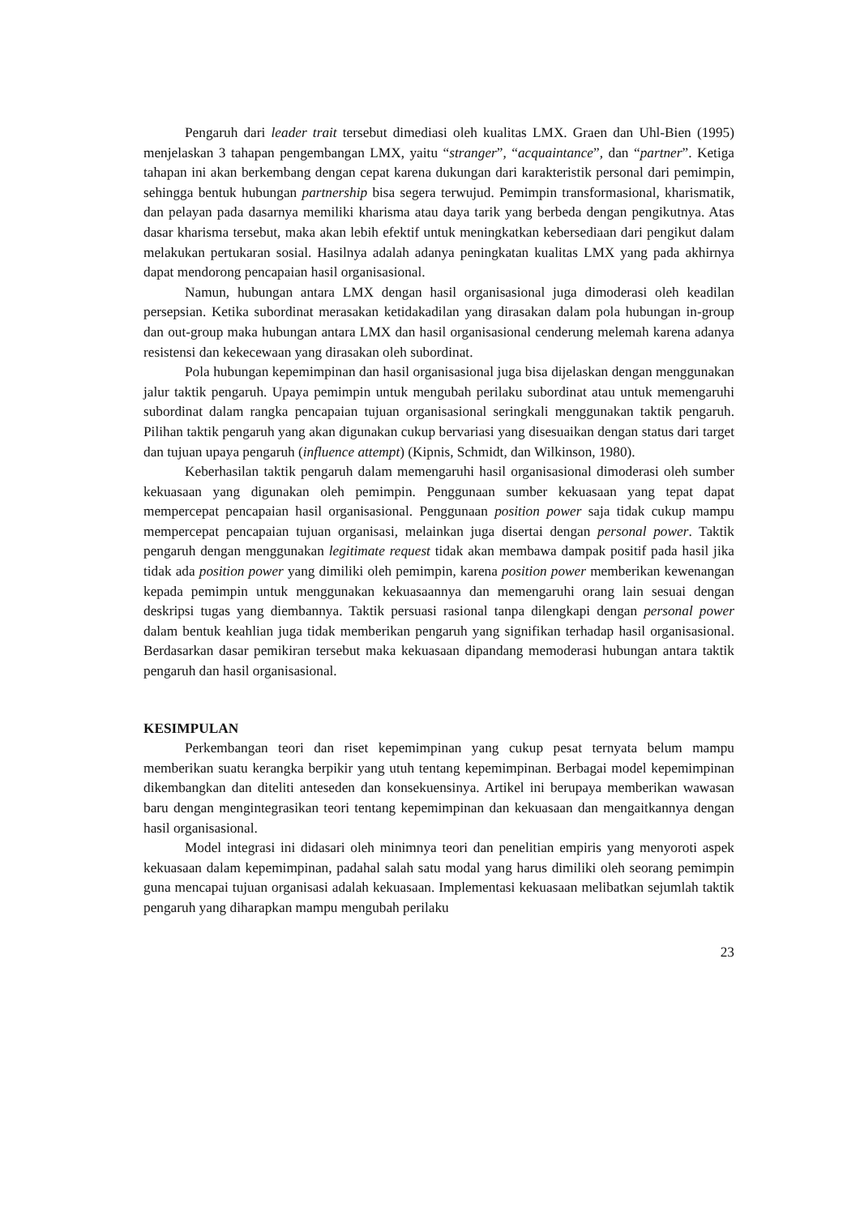Pengaruh dari leader trait tersebut dimediasi oleh kualitas LMX. Graen dan Uhl-Bien (1995) menjelaskan 3 tahapan pengembangan LMX, yaitu “stranger”, “acquaintance”, dan “partner”. Ketiga tahapan ini akan berkembang dengan cepat karena dukungan dari karakteristik personal dari pemimpin, sehingga bentuk hubungan partnership bisa segera terwujud. Pemimpin transformasional, kharismatik, dan pelayan pada dasarnya memiliki kharisma atau daya tarik yang berbeda dengan pengikutnya. Atas dasar kharisma tersebut, maka akan lebih efektif untuk meningkatkan kebersediaan dari pengikut dalam melakukan pertukaran sosial. Hasilnya adalah adanya peningkatan kualitas LMX yang pada akhirnya dapat mendorong pencapaian hasil organisasional.
Namun, hubungan antara LMX dengan hasil organisasional juga dimoderasi oleh keadilan persepsian. Ketika subordinat merasakan ketidakadilan yang dirasakan dalam pola hubungan in-group dan out-group maka hubungan antara LMX dan hasil organisasional cenderung melemah karena adanya resistensi dan kekecewaan yang dirasakan oleh subordinat.
Pola hubungan kepemimpinan dan hasil organisasional juga bisa dijelaskan dengan menggunakan jalur taktik pengaruh. Upaya pemimpin untuk mengubah perilaku subordinat atau untuk memengaruhi subordinat dalam rangka pencapaian tujuan organisasional seringkali menggunakan taktik pengaruh. Pilihan taktik pengaruh yang akan digunakan cukup bervariasi yang disesuaikan dengan status dari target dan tujuan upaya pengaruh (influence attempt) (Kipnis, Schmidt, dan Wilkinson, 1980).
Keberhasilan taktik pengaruh dalam memengaruhi hasil organisasional dimoderasi oleh sumber kekuasaan yang digunakan oleh pemimpin. Penggunaan sumber kekuasaan yang tepat dapat mempercepat pencapaian hasil organisasional. Penggunaan position power saja tidak cukup mampu mempercepat pencapaian tujuan organisasi, melainkan juga disertai dengan personal power. Taktik pengaruh dengan menggunakan legitimate request tidak akan membawa dampak positif pada hasil jika tidak ada position power yang dimiliki oleh pemimpin, karena position power memberikan kewenangan kepada pemimpin untuk menggunakan kekuasaannya dan memengaruhi orang lain sesuai dengan deskripsi tugas yang diembannya. Taktik persuasi rasional tanpa dilengkapi dengan personal power dalam bentuk keahlian juga tidak memberikan pengaruh yang signifikan terhadap hasil organisasional. Berdasarkan dasar pemikiran tersebut maka kekuasaan dipandang memoderasi hubungan antara taktik pengaruh dan hasil organisasional.
KESIMPULAN
Perkembangan teori dan riset kepemimpinan yang cukup pesat ternyata belum mampu memberikan suatu kerangka berpikir yang utuh tentang kepemimpinan. Berbagai model kepemimpinan dikembangkan dan diteliti anteseden dan konsekuensinya. Artikel ini berupaya memberikan wawasan baru dengan mengintegrasikan teori tentang kepemimpinan dan kekuasaan dan mengaitkannya dengan hasil organisasional.
Model integrasi ini didasari oleh minimnya teori dan penelitian empiris yang menyoroti aspek kekuasaan dalam kepemimpinan, padahal salah satu modal yang harus dimiliki oleh seorang pemimpin guna mencapai tujuan organisasi adalah kekuasaan. Implementasi kekuasaan melibatkan sejumlah taktik pengaruh yang diharapkan mampu mengubah perilaku
23